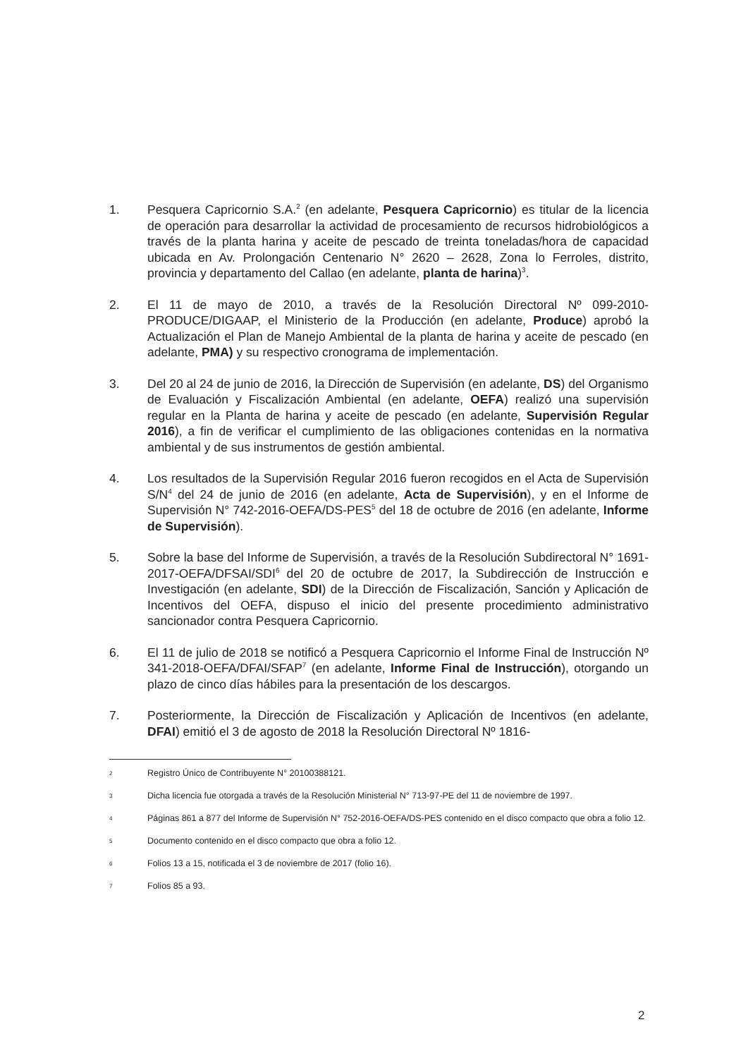1. Pesquera Capricornio S.A.<sup>2</sup> (en adelante, Pesquera Capricornio) es titular de la licencia de operación para desarrollar la actividad de procesamiento de recursos hidrobiológicos a través de la planta harina y aceite de pescado de treinta toneladas/hora de capacidad ubicada en Av. Prolongación Centenario N° 2620 – 2628, Zona lo Ferroles, distrito, provincia y departamento del Callao (en adelante, planta de harina)<sup>3</sup>.
2. El 11 de mayo de 2010, a través de la Resolución Directoral Nº 099-2010-PRODUCE/DIGAAP, el Ministerio de la Producción (en adelante, Produce) aprobó la Actualización el Plan de Manejo Ambiental de la planta de harina y aceite de pescado (en adelante, PMA) y su respectivo cronograma de implementación.
3. Del 20 al 24 de junio de 2016, la Dirección de Supervisión (en adelante, DS) del Organismo de Evaluación y Fiscalización Ambiental (en adelante, OEFA) realizó una supervisión regular en la Planta de harina y aceite de pescado (en adelante, Supervisión Regular 2016), a fin de verificar el cumplimiento de las obligaciones contenidas en la normativa ambiental y de sus instrumentos de gestión ambiental.
4. Los resultados de la Supervisión Regular 2016 fueron recogidos en el Acta de Supervisión S/N<sup>4</sup> del 24 de junio de 2016 (en adelante, Acta de Supervisión), y en el Informe de Supervisión N° 742-2016-OEFA/DS-PES<sup>5</sup> del 18 de octubre de 2016 (en adelante, Informe de Supervisión).
5. Sobre la base del Informe de Supervisión, a través de la Resolución Subdirectoral N° 1691-2017-OEFA/DFSAI/SDI<sup>6</sup> del 20 de octubre de 2017, la Subdirección de Instrucción e Investigación (en adelante, SDI) de la Dirección de Fiscalización, Sanción y Aplicación de Incentivos del OEFA, dispuso el inicio del presente procedimiento administrativo sancionador contra Pesquera Capricornio.
6. El 11 de julio de 2018 se notificó a Pesquera Capricornio el Informe Final de Instrucción Nº 341-2018-OEFA/DFAI/SFAP<sup>7</sup> (en adelante, Informe Final de Instrucción), otorgando un plazo de cinco días hábiles para la presentación de los descargos.
7. Posteriormente, la Dirección de Fiscalización y Aplicación de Incentivos (en adelante, DFAI) emitió el 3 de agosto de 2018 la Resolución Directoral Nº 1816-
2
Registro Único de Contribuyente N° 20100388121.
3
Dicha licencia fue otorgada a través de la Resolución Ministerial N° 713-97-PE del 11 de noviembre de 1997.
4
Páginas 861 a 877 del Informe de Supervisión N° 752-2016-OEFA/DS-PES contenido en el disco compacto que obra a folio 12.
5
Documento contenido en el disco compacto que obra a folio 12.
6
Folios 13 a 15, notificada el 3 de noviembre de 2017 (folio 16).
7
Folios 85 a 93.
2